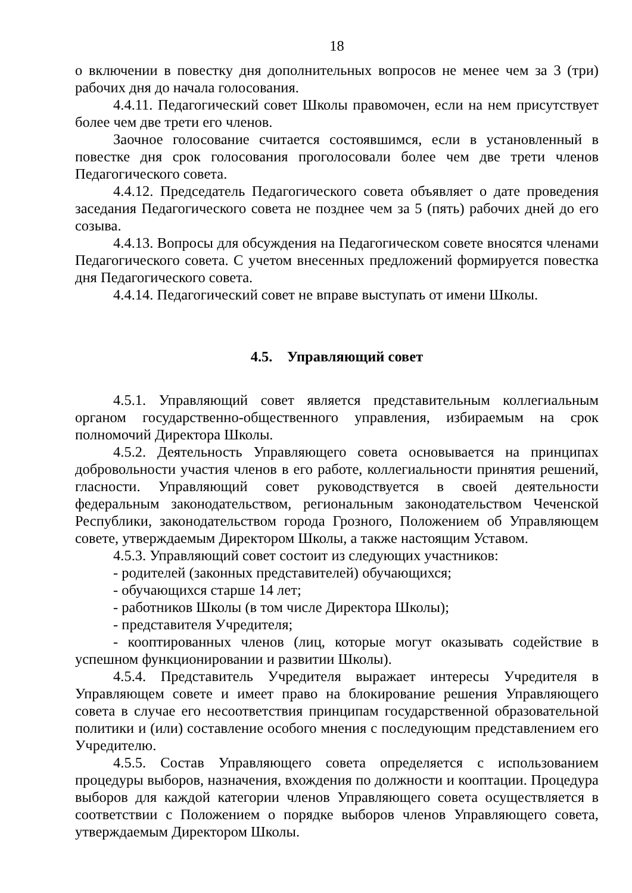18
о включении в повестку дня дополнительных вопросов не менее чем за 3 (три) рабочих дня до начала голосования.
4.4.11. Педагогический совет Школы правомочен, если на нем присутствует более чем две трети его членов.
Заочное голосование считается состоявшимся, если в установленный в повестке дня срок голосования проголосовали более чем две трети членов Педагогического совета.
4.4.12. Председатель Педагогического совета объявляет о дате проведения заседания Педагогического совета не позднее чем за 5 (пять) рабочих дней до его созыва.
4.4.13. Вопросы для обсуждения на Педагогическом совете вносятся членами Педагогического совета. С учетом внесенных предложений формируется повестка дня Педагогического совета.
4.4.14. Педагогический совет не вправе выступать от имени Школы.
4.5. Управляющий совет
4.5.1. Управляющий совет является представительным коллегиальным органом государственно-общественного управления, избираемым на срок полномочий Директора Школы.
4.5.2. Деятельность Управляющего совета основывается на принципах добровольности участия членов в его работе, коллегиальности принятия решений, гласности. Управляющий совет руководствуется в своей деятельности федеральным законодательством, региональным законодательством Чеченской Республики, законодательством города Грозного, Положением об Управляющем совете, утверждаемым Директором Школы, а также настоящим Уставом.
4.5.3. Управляющий совет состоит из следующих участников:
- родителей (законных представителей) обучающихся;
- обучающихся старше 14 лет;
- работников Школы (в том числе Директора Школы);
- представителя Учредителя;
- кооптированных членов (лиц, которые могут оказывать содействие в успешном функционировании и развитии Школы).
4.5.4. Представитель Учредителя выражает интересы Учредителя в Управляющем совете и имеет право на блокирование решения Управляющего совета в случае его несоответствия принципам государственной образовательной политики и (или) составление особого мнения с последующим представлением его Учредителю.
4.5.5. Состав Управляющего совета определяется с использованием процедуры выборов, назначения, вхождения по должности и кооптации. Процедура выборов для каждой категории членов Управляющего совета осуществляется в соответствии с Положением о порядке выборов членов Управляющего совета, утверждаемым Директором Школы.